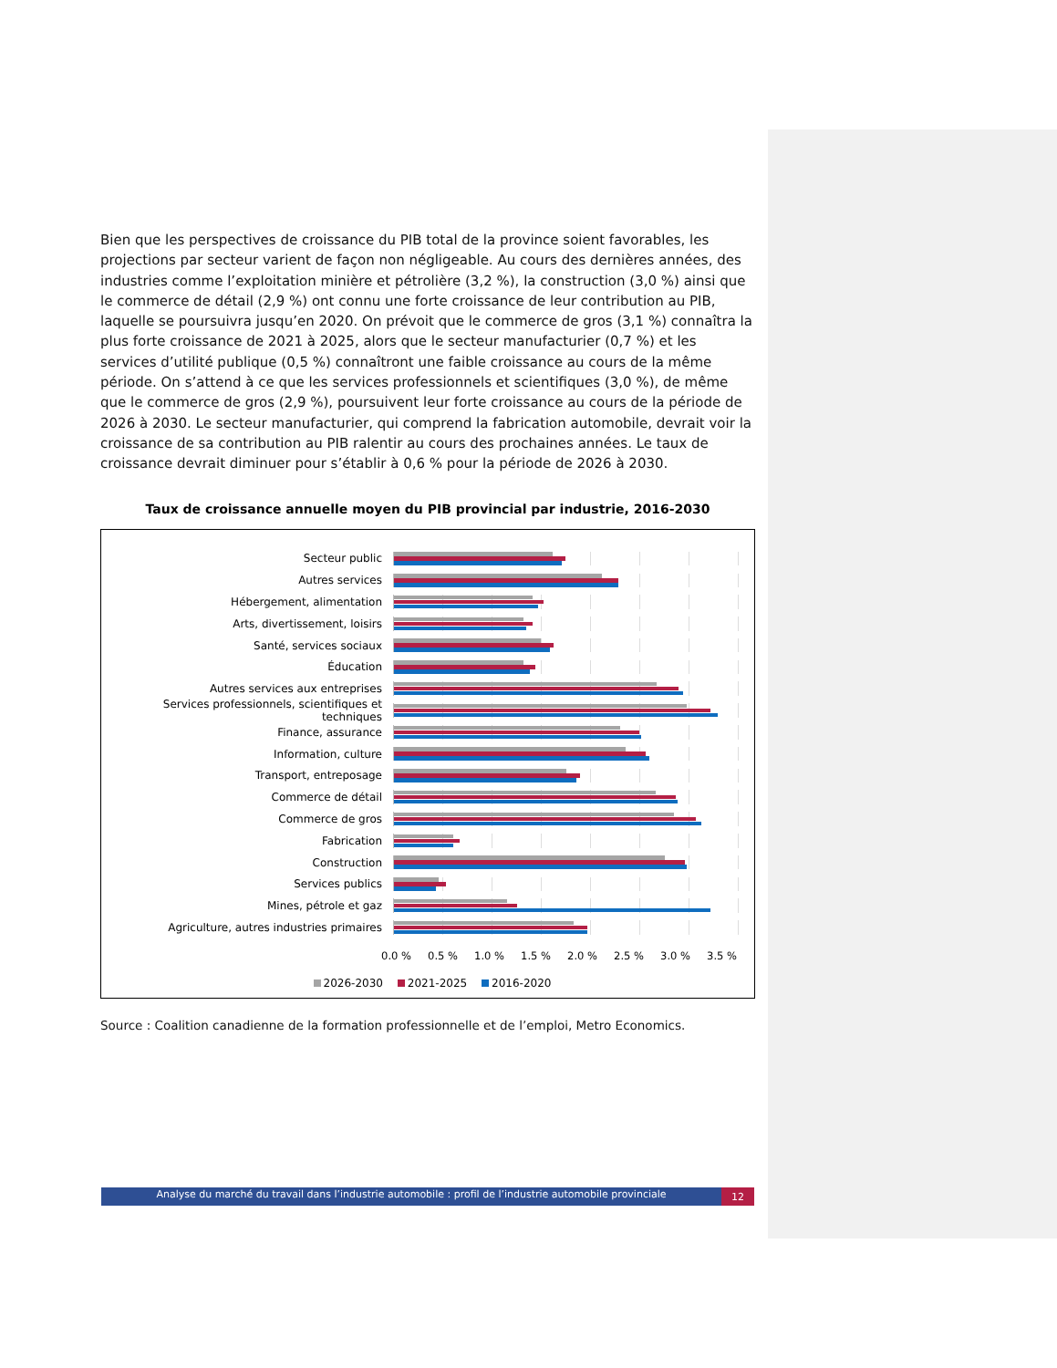Bien que les perspectives de croissance du PIB total de la province soient favorables, les projections par secteur varient de façon non négligeable. Au cours des dernières années, des industries comme l’exploitation minière et pétrolière (3,2 %), la construction (3,0 %) ainsi que le commerce de détail (2,9 %) ont connu une forte croissance de leur contribution au PIB, laquelle se poursuivra jusqu’en 2020. On prévoit que le commerce de gros (3,1 %) connaîtra la plus forte croissance de 2021 à 2025, alors que le secteur manufacturier (0,7 %) et les services d’utilité publique (0,5 %) connaîtront une faible croissance au cours de la même période. On s’attend à ce que les services professionnels et scientifiques (3,0 %), de même que le commerce de gros (2,9 %), poursuivent leur forte croissance au cours de la période de 2026 à 2030. Le secteur manufacturier, qui comprend la fabrication automobile, devrait voir la croissance de sa contribution au PIB ralentir au cours des prochaines années. Le taux de croissance devrait diminuer pour s’établir à 0,6 % pour la période de 2026 à 2030.
Taux de croissance annuelle moyen du PIB provincial par industrie, 2016-2030
Secteur public
Autres services
Hébergement, alimentation
Arts, divertissement, loisirs
Santé, services sociaux
Éducation
Autres services aux entreprises
Services professionnels, scientifiques et techniques
Finance, assurance
Information, culture
Transport, entreposage
Commerce de détail
Commerce de gros
Fabrication
Construction
Services publics
Mines, pétrole et gaz
Agriculture, autres industries primaires
0.0 % 0.5 % 1.0 % 1.5 % 2.0 % 2.5 % 3.0 % 3.5 %
2026-2030 2021-2025 2016-2020
Source : Coalition canadienne de la formation professionnelle et de l’emploi, Metro Economics.
Analyse du marché du travail dans l’industrie automobile : profil de l’industrie automobile provinciale 12